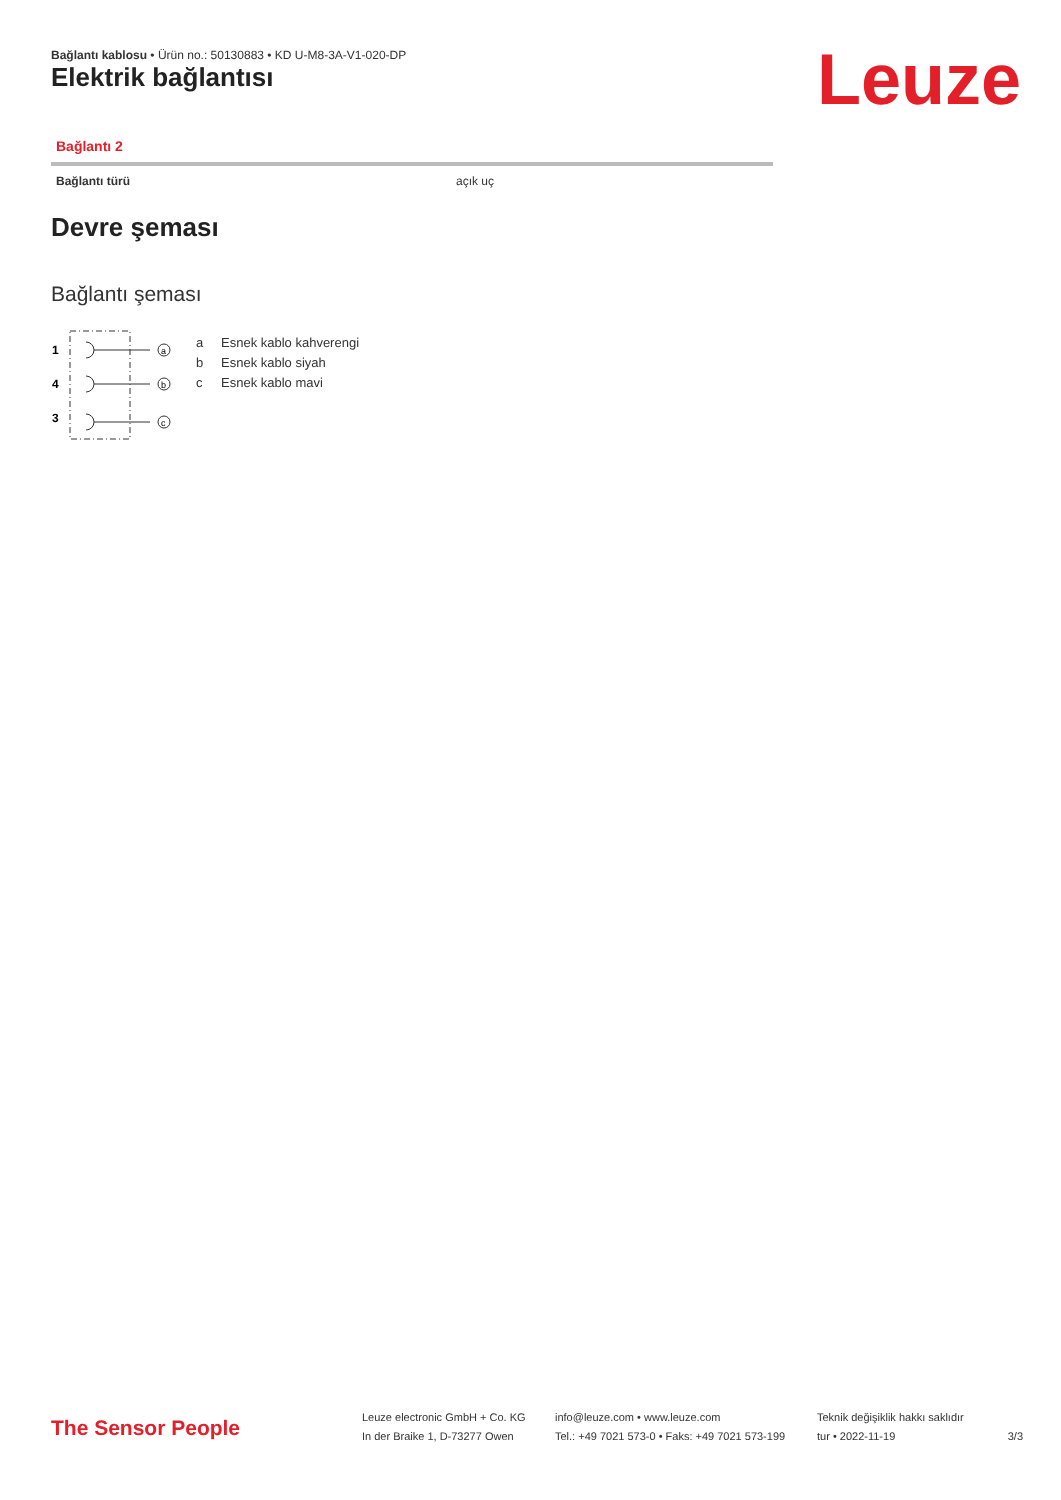Bağlantı kablosu • Ürün no.: 50130883 • KD U-M8-3A-V1-020-DP
Elektrik bağlantısı Leuze
Bağlantı 2
| Bağlantı türü | açık uç |
Devre şeması
Bağlantı şeması
1
4
3
a
b
c
a Esnek kablo kahverengi
b Esnek kablo siyah
c Esnek kablo mavi
The Sensor People
Leuze electronic GmbH + Co. KG
In der Braike 1, D-73277 Owen
info@leuze.com • www.leuze.com
Tel.: +49 7021 573-0 • Faks: +49 7021 573-199
Teknik değişiklik hakkı saklıdır
tur • 2022-11-19
3/3